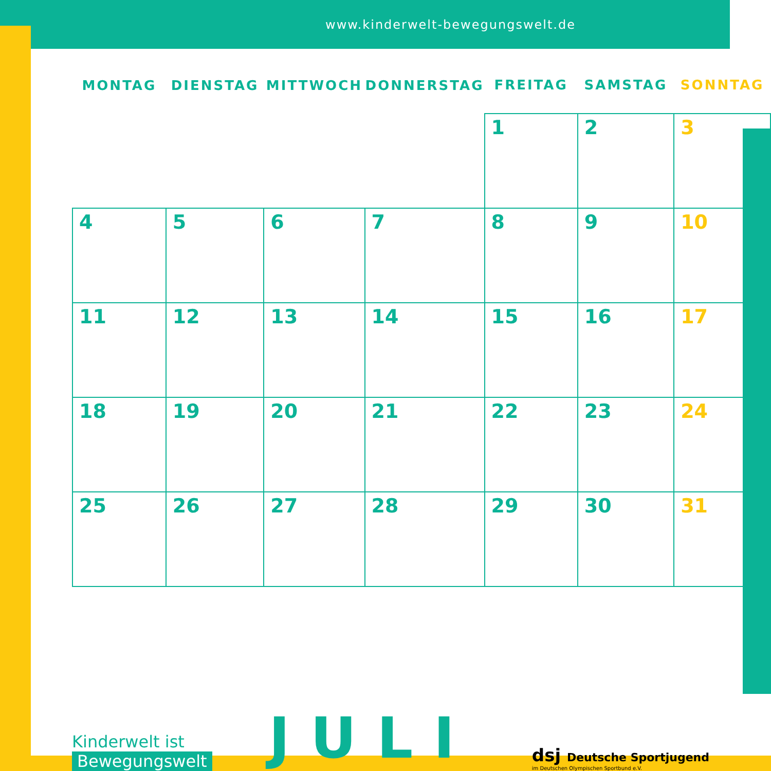www.kinderwelt-bewegungswelt.de
| MONTAG | DIENSTAG | MITTWOCH | DONNERSTAG | FREITAG | SAMSTAG | SONNTAG |
| --- | --- | --- | --- | --- | --- | --- |
| | | | | 1 | 2 | 3 |
| 4 | 5 | 6 | 7 | 8 | 9 | 10 |
| 11 | 12 | 13 | 14 | 15 | 16 | 17 |
| 18 | 19 | 20 | 21 | 22 | 23 | 24 |
| 25 | 26 | 27 | 28 | 29 | 30 | 31 |
Kinderwelt ist
Bewegungswelt
JULI
dsj Deutsche Sportjugend
im Deutschen Olympischen Sportbund e.V.